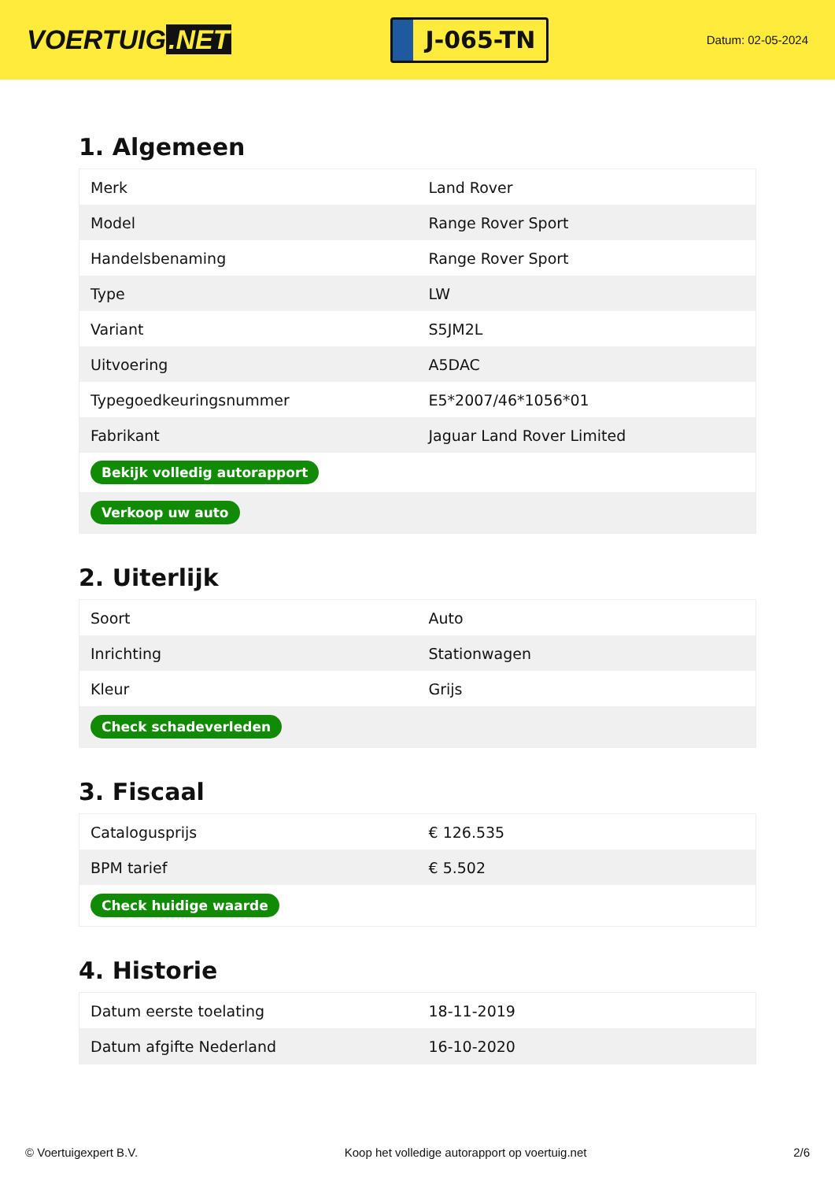VOERTUIG.NET
J-065-TN
Datum: 02-05-2024
1. Algemeen
| Merk | Land Rover |
| Model | Range Rover Sport |
| Handelsbenaming | Range Rover Sport |
| Type | LW |
| Variant | S5JM2L |
| Uitvoering | A5DAC |
| Typegoedkeuringsnummer | E5*2007/46*1056*01 |
| Fabrikant | Jaguar Land Rover Limited |
| Bekijk volledig autorapport | |
| Verkoop uw auto | |
2. Uiterlijk
| Soort | Auto |
| Inrichting | Stationwagen |
| Kleur | Grijs |
| Check schadeverleden | |
3. Fiscaal
| Catalogusprijs | € 126.535 |
| BPM tarief | € 5.502 |
| Check huidige waarde | |
4. Historie
| Datum eerste toelating | 18-11-2019 |
| Datum afgifte Nederland | 16-10-2020 |
© Voertuigexpert B.V. Koop het volledige autorapport op voertuig.net 2/6